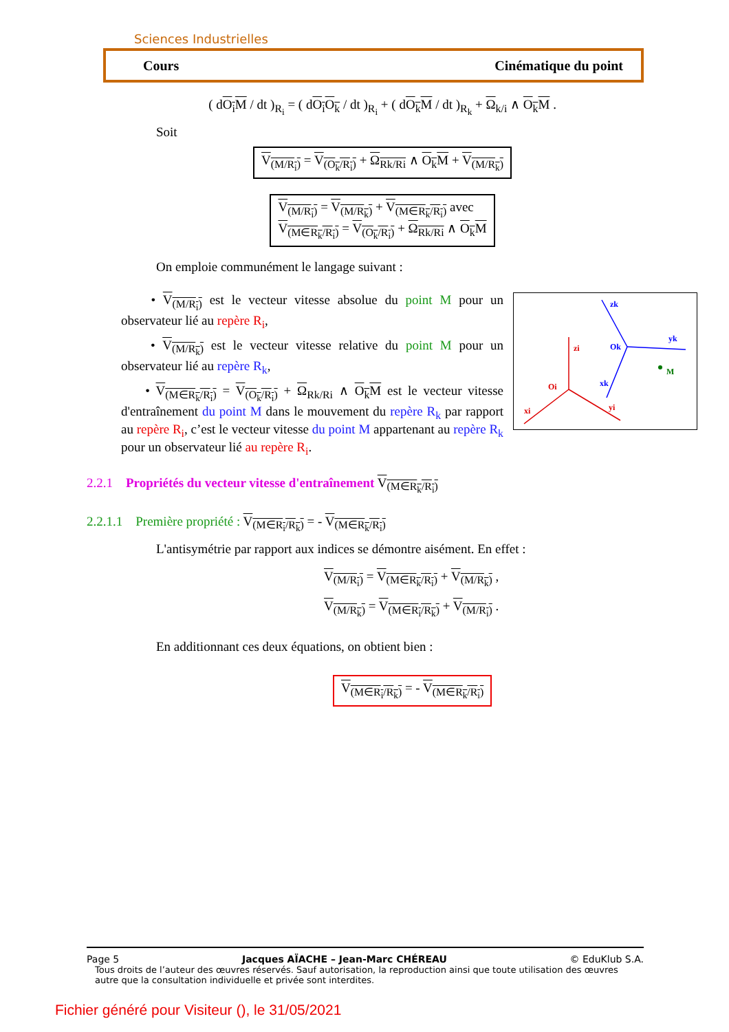Sciences Industrielles
Cours Cinématique du point
( dO<sub>i</sub>M / dt )<sub>R<sub>i</sub></sub> = ( dO<sub>i</sub>O<sub>k</sub> / dt )<sub>R<sub>i</sub></sub> + ( dO<sub>k</sub>M / dt )<sub>R<sub>k</sub></sub> + Ω<sub>k/i</sub> ∧ O<sub>k</sub>M .
Soit
V<sub>(M/R<sub>i</sub>)</sub> = V<sub>(O<sub>k</sub>/R<sub>i</sub>)</sub> + Ω<sub>Rk/Ri</sub> ∧ O<sub>k</sub>M + V<sub>(M/R<sub>k</sub>)</sub>
V<sub>(M/R<sub>i</sub>)</sub> = V<sub>(M/R<sub>k</sub>)</sub> + V<sub>(M∈R<sub>k</sub>/R<sub>i</sub>)</sub> avec
V<sub>(M∈R<sub>k</sub>/R<sub>i</sub>)</sub> = V<sub>(O<sub>k</sub>/R<sub>i</sub>)</sub> + Ω<sub>Rk/Ri</sub> ∧ O<sub>k</sub>M
On emploie communément le langage suivant :
Oi
zi
xi
yi
Ok
zk
yk
xk
M
• V<sub>(M/R<sub>i</sub>)</sub> est le vecteur vitesse absolue du point M pour un observateur lié au repère R<sub>i</sub>,
• V<sub>(M/R<sub>k</sub>)</sub> est le vecteur vitesse relative du point M pour un observateur lié au repère R<sub>k</sub>,
• V<sub>(M∈R<sub>k</sub>/R<sub>i</sub>)</sub> = V<sub>(O<sub>k</sub>/R<sub>i</sub>)</sub> + Ω<sub>Rk/Ri</sub> ∧ O<sub>k</sub>M est le vecteur vitesse d'entraînement du point M dans le mouvement du repère R<sub>k</sub> par rapport au repère R<sub>i</sub>, c’est le vecteur vitesse du point M appartenant au repère R<sub>k</sub> pour un observateur lié au repère R<sub>i</sub>.
2.2.1 Propriétés du vecteur vitesse d'entraînement V<sub>(M∈R<sub>k</sub>/R<sub>i</sub>)</sub>
2.2.1.1 Première propriété : V<sub>(M∈R<sub>i</sub>/R<sub>k</sub>)</sub> = - V<sub>(M∈R<sub>k</sub>/R<sub>i</sub>)</sub>
L'antisymétrie par rapport aux indices se démontre aisément. En effet :
V<sub>(M/R<sub>i</sub>)</sub> = V<sub>(M∈R<sub>k</sub>/R<sub>i</sub>)</sub> + V<sub>(M/R<sub>k</sub>)</sub> ,
V<sub>(M/R<sub>k</sub>)</sub> = V<sub>(M∈R<sub>i</sub>/R<sub>k</sub>)</sub> + V<sub>(M/R<sub>i</sub>)</sub> .
En additionnant ces deux équations, on obtient bien :
V<sub>(M∈R<sub>i</sub>/R<sub>k</sub>)</sub> = - V<sub>(M∈R<sub>k</sub>/R<sub>i</sub>)</sub>
Page 5 Jacques AÏACHE – Jean-Marc CHÉREAU © EduKlub S.A.
Tous droits de l’auteur des œuvres réservés. Sauf autorisation, la reproduction ainsi que toute utilisation des œuvres autre que la consultation individuelle et privée sont interdites.
Fichier généré pour Visiteur (), le 31/05/2021